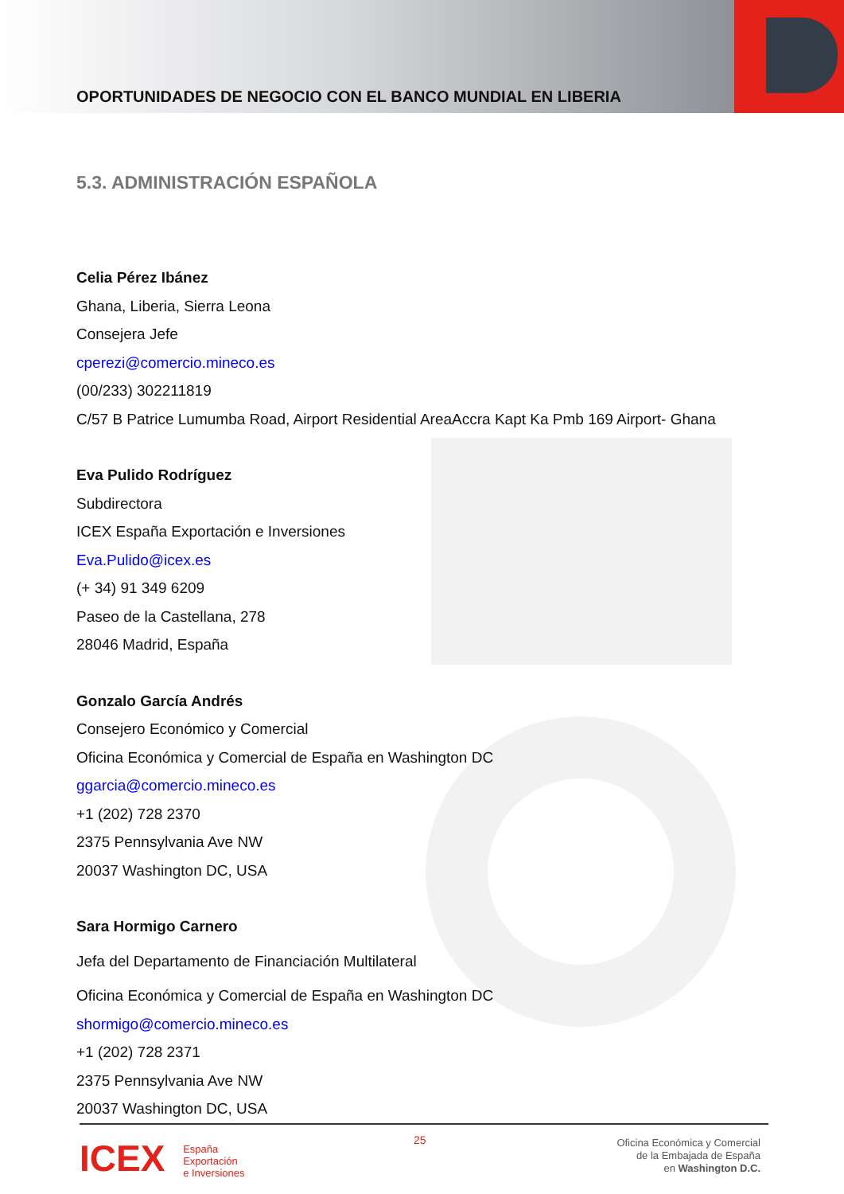OPORTUNIDADES DE NEGOCIO CON EL BANCO MUNDIAL EN LIBERIA
5.3. ADMINISTRACIÓN ESPAÑOLA
Celia Pérez Ibánez
Ghana, Liberia, Sierra Leona
Consejera Jefe
cperezi@comercio.mineco.es
(00/233) 302211819
C/57 B Patrice Lumumba Road, Airport Residential AreaAccra Kapt Ka Pmb 169 Airport- Ghana
Eva Pulido Rodríguez
Subdirectora
ICEX España Exportación e Inversiones
Eva.Pulido@icex.es
(+ 34) 91 349 6209
Paseo de la Castellana, 278
28046 Madrid, España
Gonzalo García Andrés
Consejero Económico y Comercial
Oficina Económica y Comercial de España en Washington DC
ggarcia@comercio.mineco.es
+1 (202) 728 2370
2375 Pennsylvania Ave NW
20037 Washington DC, USA
Sara Hormigo Carnero
Jefa del Departamento de Financiación Multilateral
Oficina Económica y Comercial de España en Washington DC
shormigo@comercio.mineco.es
+1 (202) 728 2371
2375 Pennsylvania Ave NW
20037 Washington DC, USA
ICEX España
Exportación
e Inversiones
25
Oficina Económica y Comercial
de la Embajada de España
en Washington D.C.